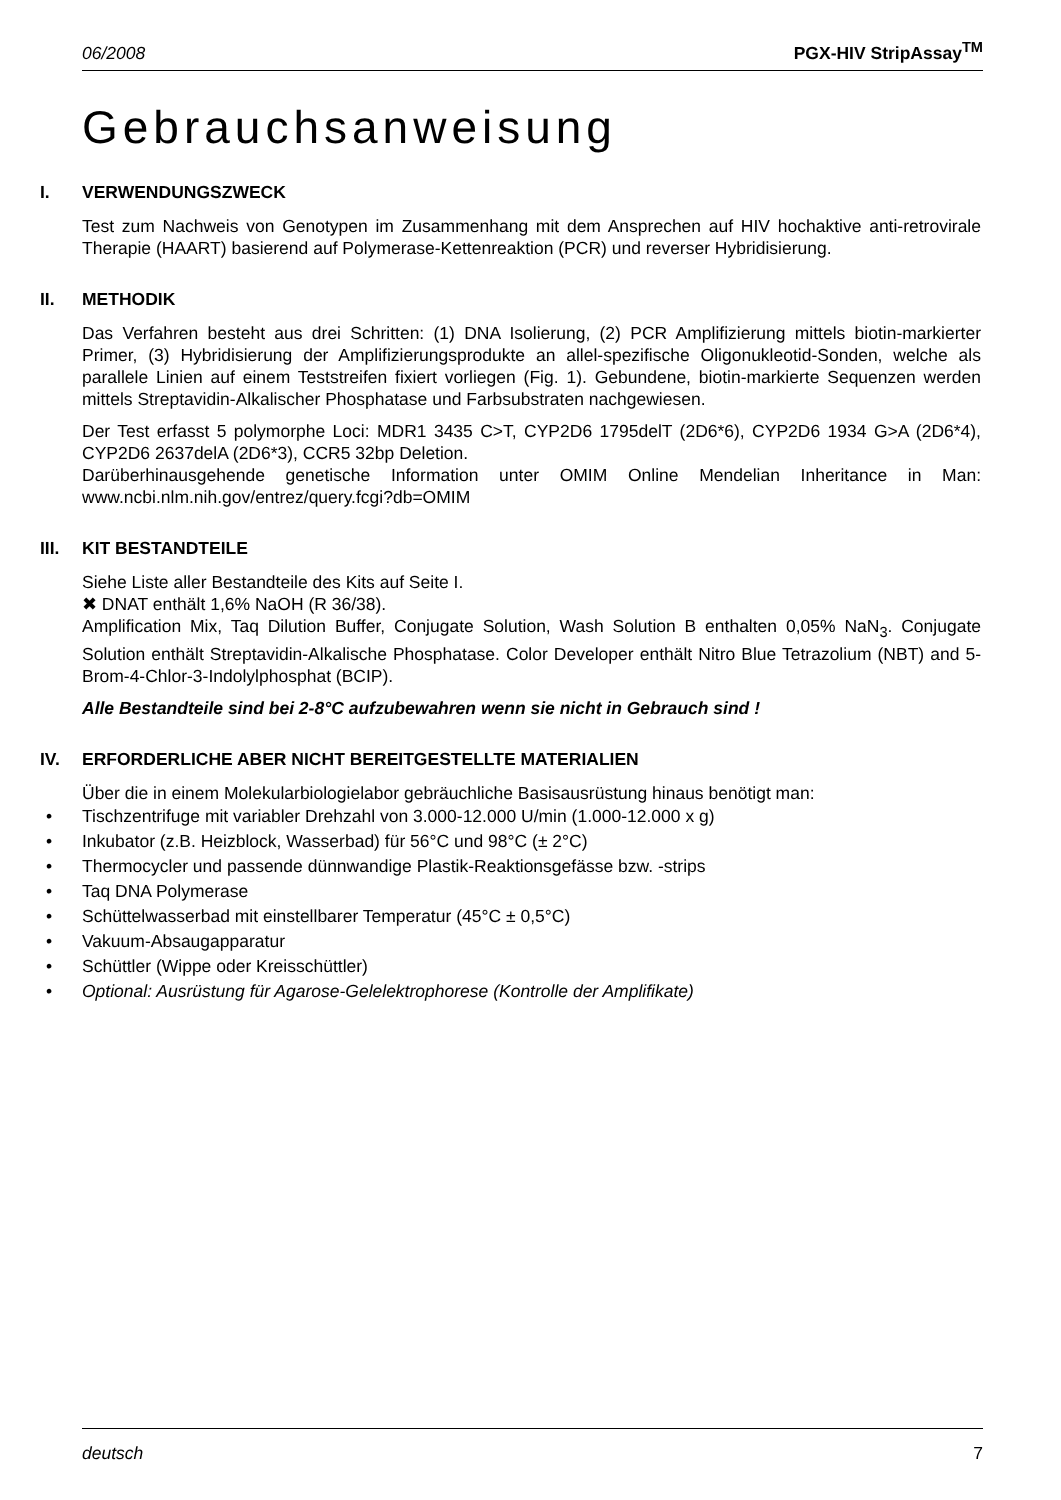06/2008 PGX-HIV StripAssay<sup>TM</sup>
Gebrauchsanweisung
I. VERWENDUNGSZWECK
Test zum Nachweis von Genotypen im Zusammenhang mit dem Ansprechen auf HIV hochaktive anti-retrovirale Therapie (HAART) basierend auf Polymerase-Kettenreaktion (PCR) und reverser Hybridisierung.
II. METHODIK
Das Verfahren besteht aus drei Schritten: (1) DNA Isolierung, (2) PCR Amplifizierung mittels biotin-markierter Primer, (3) Hybridisierung der Amplifizierungsprodukte an allel-spezifische Oligonukleotid-Sonden, welche als parallele Linien auf einem Teststreifen fixiert vorliegen (Fig. 1). Gebundene, biotin-markierte Sequenzen werden mittels Streptavidin-Alkalischer Phosphatase und Farbsubstraten nachgewiesen.
Der Test erfasst 5 polymorphe Loci: MDR1 3435 C>T, CYP2D6 1795delT (2D6*6), CYP2D6 1934 G>A (2D6*4), CYP2D6 2637delA (2D6*3), CCR5 32bp Deletion.
Darüberhinausgehende genetische Information unter OMIM Online Mendelian Inheritance in Man: www.ncbi.nlm.nih.gov/entrez/query.fcgi?db=OMIM
III. KIT BESTANDTEILE
Siehe Liste aller Bestandteile des Kits auf Seite I.
✖ DNAT enthält 1,6% NaOH (R 36/38).
Amplification Mix, Taq Dilution Buffer, Conjugate Solution, Wash Solution B enthalten 0,05% NaN<sub>3</sub>. Conjugate Solution enthält Streptavidin-Alkalische Phosphatase. Color Developer enthält Nitro Blue Tetrazolium (NBT) and 5-Brom-4-Chlor-3-Indolylphosphat (BCIP).
Alle Bestandteile sind bei 2-8°C aufzubewahren wenn sie nicht in Gebrauch sind !
IV. ERFORDERLICHE ABER NICHT BEREITGESTELLTE MATERIALIEN
Über die in einem Molekularbiologielabor gebräuchliche Basisausrüstung hinaus benötigt man:
Tischzentrifuge mit variabler Drehzahl von 3.000-12.000 U/min (1.000-12.000 x g)
Inkubator (z.B. Heizblock, Wasserbad) für 56°C und 98°C (± 2°C)
Thermocycler und passende dünnwandige Plastik-Reaktionsgefässe bzw. -strips
Taq DNA Polymerase
Schüttelwasserbad mit einstellbarer Temperatur (45°C ± 0,5°C)
Vakuum-Absaugapparatur
Schüttler (Wippe oder Kreisschüttler)
Optional: Ausrüstung für Agarose-Gelelektrophorese (Kontrolle der Amplifikate)
deutsch 7